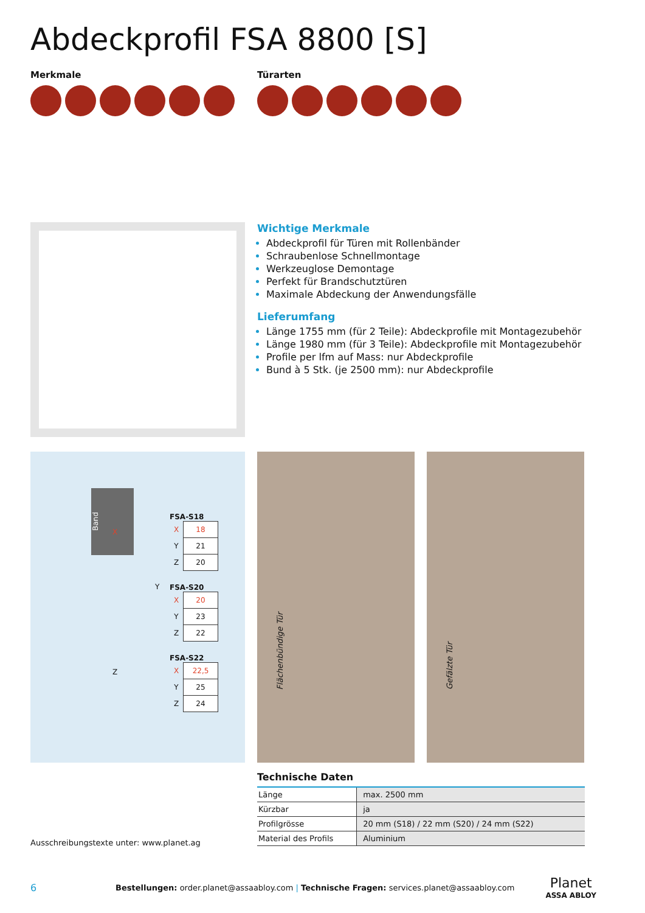Abdeckprofil FSA 8800 [S]
Merkmale Türarten
Wichtige Merkmale
Abdeckprofil für Türen mit Rollenbänder
Schraubenlose Schnellmontage
Werkzeuglose Demontage
Perfekt für Brandschutztüren
Maximale Abdeckung der Anwendungsfälle
Lieferumfang
Länge 1755 mm (für 2 Teile): Abdeckprofile mit Montagezubehör
Länge 1980 mm (für 3 Teile): Abdeckprofile mit Montagezubehör
Profile per lfm auf Mass: nur Abdeckprofile
Bund à 5 Stk. (je 2500 mm): nur Abdeckprofile
Band
X
Y
Z
FSA-S18
| X | 18 |
| Y | 21 |
| Z | 20 |
FSA-S20
| X | 20 |
| Y | 23 |
| Z | 22 |
FSA-S22
| X | 22,5 |
| Y | 25 |
| Z | 24 |
Flächenbündige Tür
Gefälzte Tür
Ausschreibungstexte unter: www.planet.ag
Technische Daten
| Länge | max. 2500 mm |
| Kürzbar | ja |
| Profilgrösse | 20 mm (S18) / 22 mm (S20) / 24 mm (S22) |
| Material des Profils | Aluminium |
6 Bestellungen: order.planet@assaabloy.com | Technische Fragen: services.planet@assaabloy.com Planet
ASSA ABLOY